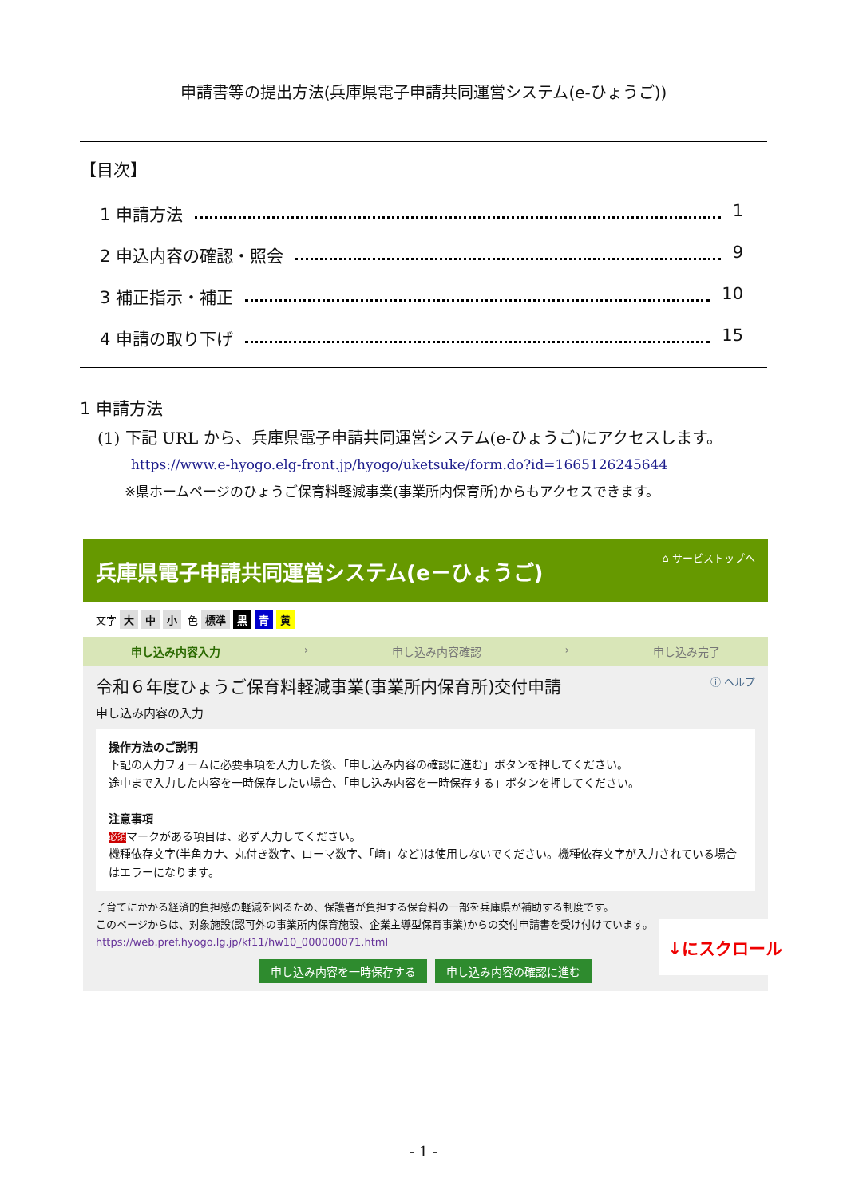申請書等の提出方法(兵庫県電子申請共同運営システム(e-ひょうご))
【目次】
1 申請方法 1
2 申込内容の確認・照会 9
3 補正指示・補正 10
4 申請の取り下げ 15
1 申請方法
(1) 下記 URL から、兵庫県電子申請共同運営システム(e-ひょうご)にアクセスします。
https://www.e-hyogo.elg-front.jp/hyogo/uketsuke/form.do?id=1665126245644
※県ホームページのひょうご保育料軽減事業(事業所内保育所)からもアクセスできます。
兵庫県電子申請共同運営システム(e－ひょうご) ⌂ サービストップへ
文字 大 中 小 色 標準 黒 青 黄
申し込み内容入力 › 申し込み内容確認 › 申し込み完了
令和６年度ひょうご保育料軽減事業(事業所内保育所)交付申請 ⓘ ヘルプ
申し込み内容の入力
操作方法のご説明
下記の入力フォームに必要事項を入力した後、「申し込み内容の確認に進む」ボタンを押してください。
途中まで入力した内容を一時保存したい場合、「申し込み内容を一時保存する」ボタンを押してください。
注意事項
必須マークがある項目は、必ず入力してください。
機種依存文字(半角カナ、丸付き数字、ローマ数字、「﨑」など)は使用しないでください。機種依存文字が入力されている場合はエラーになります。
子育てにかかる経済的負担感の軽減を図るため、保護者が負担する保育料の一部を兵庫県が補助する制度です。
このページからは、対象施設(認可外の事業所内保育施設、企業主導型保育事業)からの交付申請書を受け付けています。
https://web.pref.hyogo.lg.jp/kf11/hw10_000000071.html
申し込み内容を一時保存する 申し込み内容の確認に進む
↓にスクロール
- 1 -